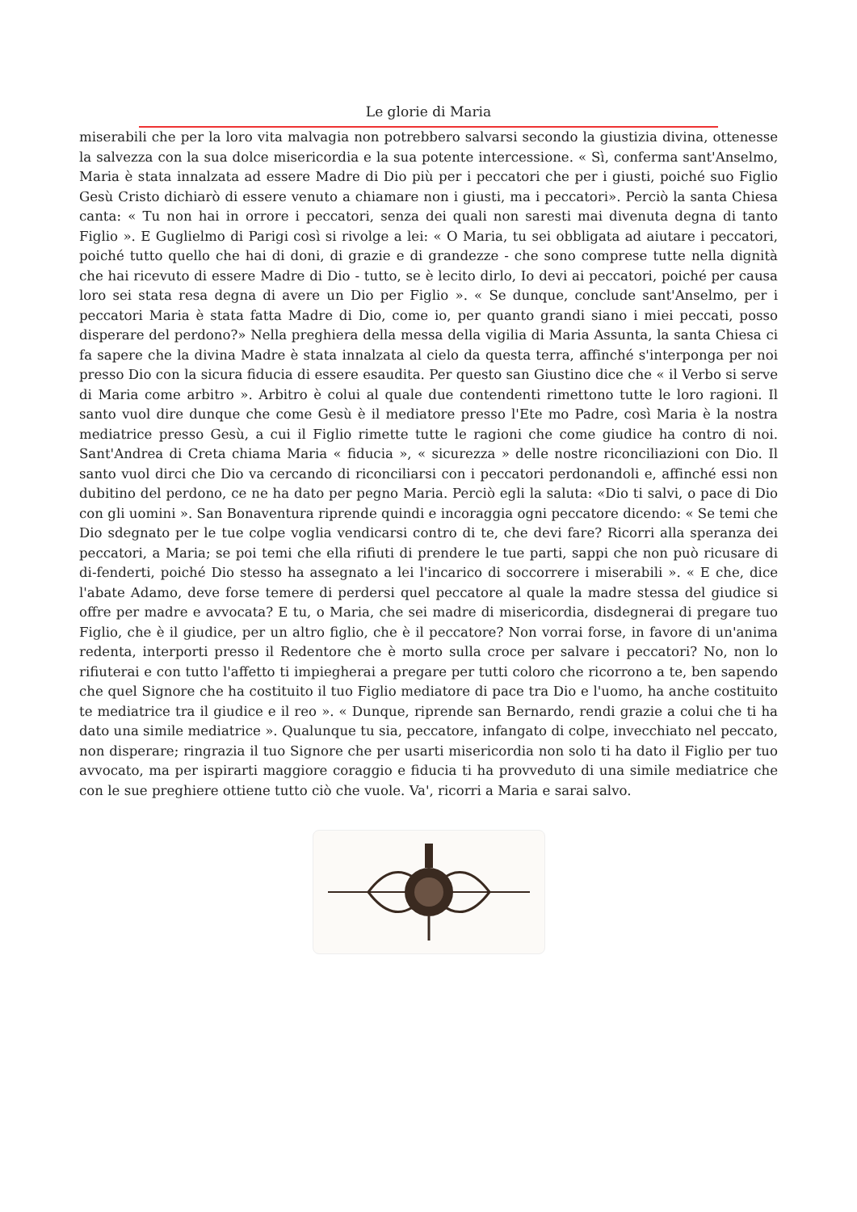Le glorie di Maria
miserabili che per la loro vita malvagia non potrebbero salvarsi secondo la giustizia divina, ottenesse la salvezza con la sua dolce misericordia e la sua potente intercessione. « Sì, conferma sant'Anselmo, Maria è stata innalzata ad essere Madre di Dio più per i peccatori che per i giusti, poiché suo Figlio Gesù Cristo dichiarò di essere venuto a chiamare non i giusti, ma i peccatori». Perciò la santa Chiesa canta: « Tu non hai in orrore i peccatori, senza dei quali non saresti mai divenuta degna di tanto Figlio ». E Guglielmo di Parigi così si rivolge a lei: « O Maria, tu sei obbligata ad aiutare i peccatori, poiché tutto quello che hai di doni, di grazie e di grandezze - che sono comprese tutte nella dignità che hai ricevuto di essere Madre di Dio - tutto, se è lecito dirlo, Io devi ai peccatori, poiché per causa loro sei stata resa degna di avere un Dio per Figlio ». « Se dunque, conclude sant'Anselmo, per i peccatori Maria è stata fatta Madre di Dio, come io, per quanto grandi siano i miei peccati, posso disperare del perdono?» Nella preghiera della messa della vigilia di Maria Assunta, la santa Chiesa ci fa sapere che la divina Madre è stata innalzata al cielo da questa terra, affinché s'interponga per noi presso Dio con la sicura fiducia di essere esaudita. Per questo san Giustino dice che « il Verbo si serve di Maria come arbitro ». Arbitro è colui al quale due contendenti rimettono tutte le loro ragioni. Il santo vuol dire dunque che come Gesù è il mediatore presso l'Ete mo Padre, così Maria è la nostra mediatrice presso Gesù, a cui il Figlio rimette tutte le ragioni che come giudice ha contro di noi. Sant'Andrea di Creta chiama Maria « fiducia », « sicurezza » delle nostre riconciliazioni con Dio. Il santo vuol dirci che Dio va cercando di riconciliarsi con i peccatori perdonandoli e, affinché essi non dubitino del perdono, ce ne ha dato per pegno Maria. Perciò egli la saluta: «Dio ti salvi, o pace di Dio con gli uomini ». San Bonaventura riprende quindi e incoraggia ogni peccatore dicendo: « Se temi che Dio sdegnato per le tue colpe voglia vendicarsi contro di te, che devi fare? Ricorri alla speranza dei peccatori, a Maria; se poi temi che ella rifiuti di prendere le tue parti, sappi che non può ricusare di di-fenderti, poiché Dio stesso ha assegnato a lei l'incarico di soccorrere i miserabili ». « E che, dice l'abate Adamo, deve forse temere di perdersi quel peccatore al quale la madre stessa del giudice si offre per madre e avvocata? E tu, o Maria, che sei madre di misericordia, disdegnerai di pregare tuo Figlio, che è il giudice, per un altro figlio, che è il peccatore? Non vorrai forse, in favore di un'anima redenta, interporti presso il Redentore che è morto sulla croce per salvare i peccatori? No, non lo rifiuterai e con tutto l'affetto ti impiegherai a pregare per tutti coloro che ricorrono a te, ben sapendo che quel Signore che ha costituito il tuo Figlio mediatore di pace tra Dio e l'uomo, ha anche costituito te mediatrice tra il giudice e il reo ». « Dunque, riprende san Bernardo, rendi grazie a colui che ti ha dato una simile mediatrice ». Qualunque tu sia, peccatore, infangato di colpe, invecchiato nel peccato, non disperare; ringrazia il tuo Signore che per usarti misericordia non solo ti ha dato il Figlio per tuo avvocato, ma per ispirarti maggiore coraggio e fiducia ti ha provveduto di una simile mediatrice che con le sue preghiere ottiene tutto ciò che vuole. Va', ricorri a Maria e sarai salvo.